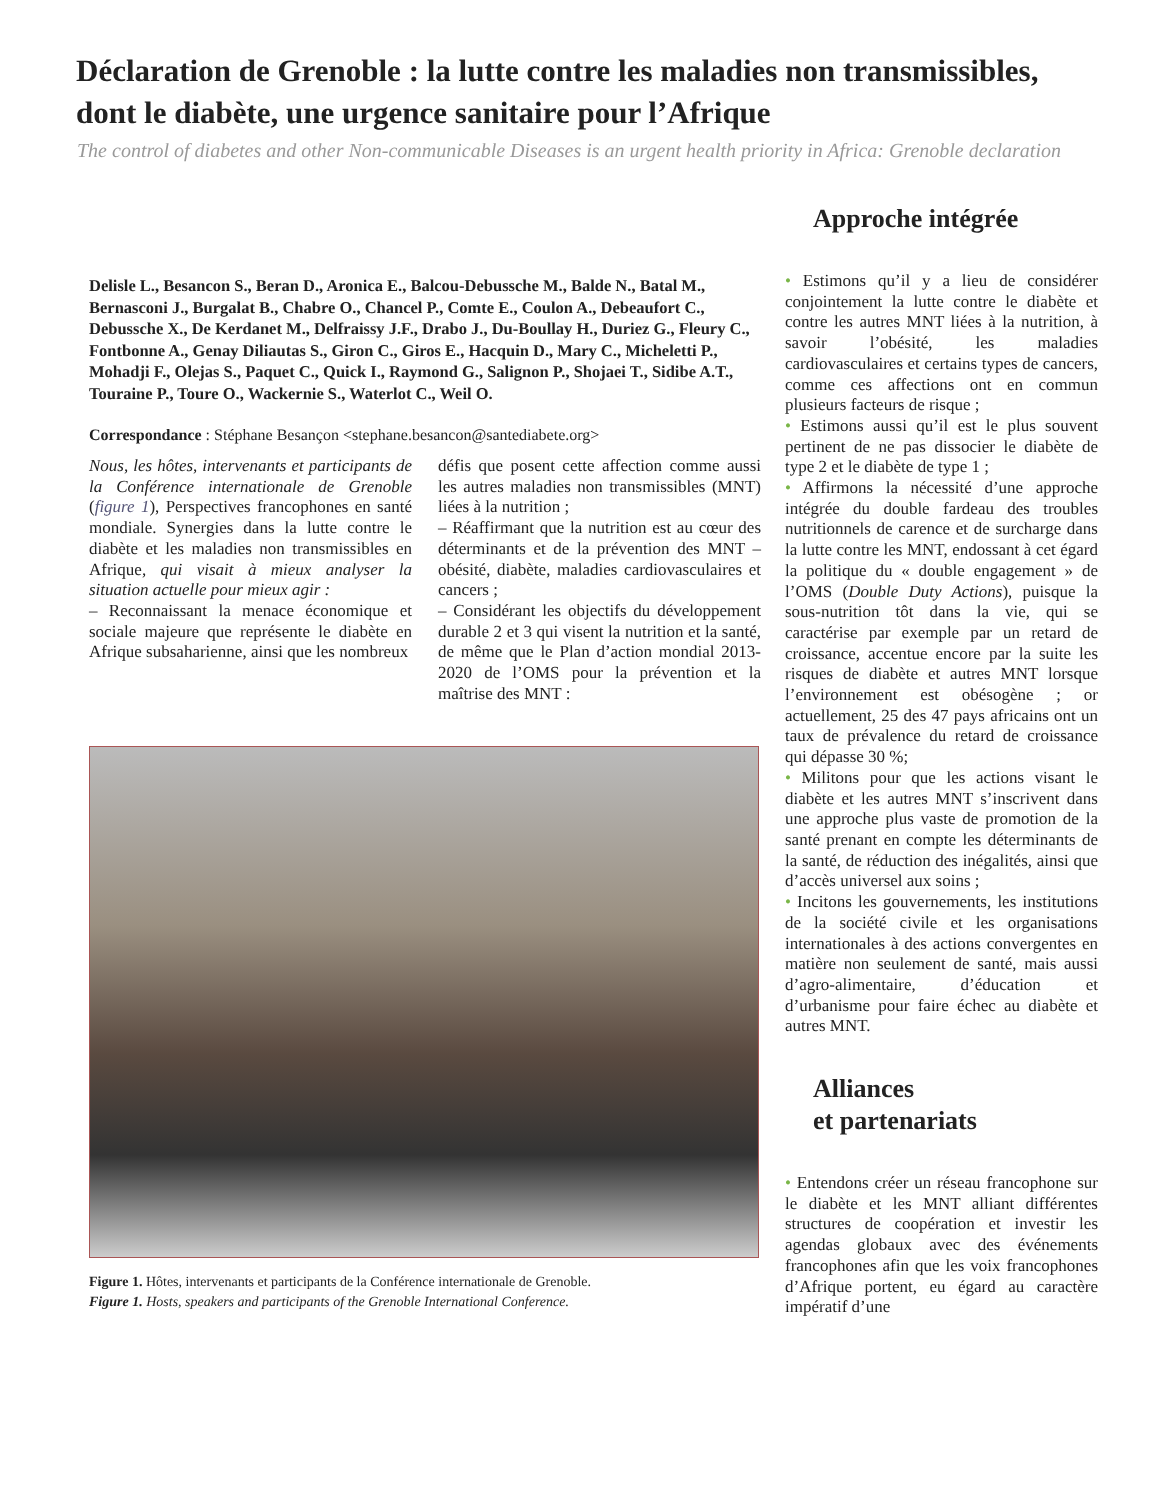Déclaration de Grenoble : la lutte contre les maladies non transmissibles, dont le diabète, une urgence sanitaire pour l’Afrique
The control of diabetes and other Non-communicable Diseases is an urgent health priority in Africa: Grenoble declaration
Delisle L., Besancon S., Beran D., Aronica E., Balcou-Debussche M., Balde N., Batal M., Bernasconi J., Burgalat B., Chabre O., Chancel P., Comte E., Coulon A., Debeaufort C., Debussche X., De Kerdanet M., Delfraissy J.F., Drabo J., Du-Boullay H., Duriez G., Fleury C., Fontbonne A., Genay Diliautas S., Giron C., Giros E., Hacquin D., Mary C., Micheletti P., Mohadji F., Olejas S., Paquet C., Quick I., Raymond G., Salignon P., Shojaei T., Sidibe A.T., Touraine P., Toure O., Wackernie S., Waterlot C., Weil O.
Correspondance : Stéphane Besançon <stephane.besancon@santediabete.org>
Nous, les hôtes, intervenants et participants de la Conférence internationale de Grenoble (figure 1), Perspectives francophones en santé mondiale. Synergies dans la lutte contre le diabète et les maladies non transmissibles en Afrique, qui visait à mieux analyser la situation actuelle pour mieux agir :
– Reconnaissant la menace économique et sociale majeure que représente le diabète en Afrique subsaharienne, ainsi que les nombreux
défis que posent cette affection comme aussi les autres maladies non transmissibles (MNT) liées à la nutrition ;
– Réaffirmant que la nutrition est au cœur des déterminants et de la prévention des MNT – obésité, diabète, maladies cardiovasculaires et cancers ;
– Considérant les objectifs du développement durable 2 et 3 qui visent la nutrition et la santé, de même que le Plan d’action mondial 2013-2020 de l’OMS pour la prévention et la maîtrise des MNT :
Figure 1. Hôtes, intervenants et participants de la Conférence internationale de Grenoble.
Figure 1. Hosts, speakers and participants of the Grenoble International Conference.
Approche intégrée
• Estimons qu’il y a lieu de considérer conjointement la lutte contre le diabète et contre les autres MNT liées à la nutrition, à savoir l’obésité, les maladies cardiovasculaires et certains types de cancers, comme ces affections ont en commun plusieurs facteurs de risque ;
• Estimons aussi qu’il est le plus souvent pertinent de ne pas dissocier le diabète de type 2 et le diabète de type 1 ;
• Affirmons la nécessité d’une approche intégrée du double fardeau des troubles nutritionnels de carence et de surcharge dans la lutte contre les MNT, endossant à cet égard la politique du « double engagement » de l’OMS (Double Duty Actions), puisque la sous-nutrition tôt dans la vie, qui se caractérise par exemple par un retard de croissance, accentue encore par la suite les risques de diabète et autres MNT lorsque l’environnement est obésogène ; or actuellement, 25 des 47 pays africains ont un taux de prévalence du retard de croissance qui dépasse 30 %;
• Militons pour que les actions visant le diabète et les autres MNT s’inscrivent dans une approche plus vaste de promotion de la santé prenant en compte les déterminants de la santé, de réduction des inégalités, ainsi que d’accès universel aux soins ;
• Incitons les gouvernements, les institutions de la société civile et les organisations internationales à des actions convergentes en matière non seulement de santé, mais aussi d’agro-alimentaire, d’éducation et d’urbanisme pour faire échec au diabète et autres MNT.
Alliances
et partenariats
• Entendons créer un réseau francophone sur le diabète et les MNT alliant différentes structures de coopération et investir les agendas globaux avec des événements francophones afin que les voix francophones d’Afrique portent, eu égard au caractère impératif d’une